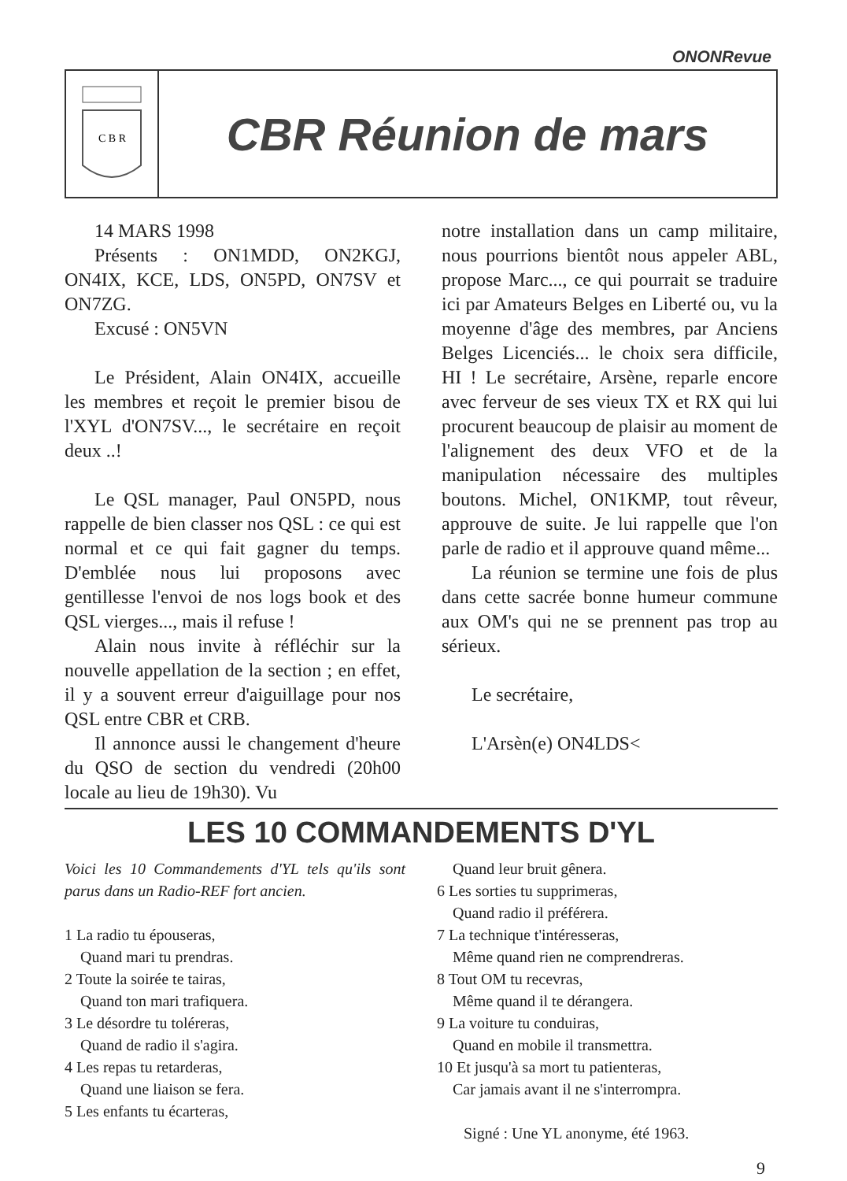ONONRevue
C B R
CBR Réunion de mars
14 MARS 1998
Présents : ON1MDD, ON2KGJ, ON4IX, KCE, LDS, ON5PD, ON7SV et ON7ZG.
Excusé : ON5VN
Le Président, Alain ON4IX, accueille les membres et reçoit le premier bisou de l'XYL d'ON7SV..., le secrétaire en reçoit deux ..!
Le QSL manager, Paul ON5PD, nous rappelle de bien classer nos QSL : ce qui est normal et ce qui fait gagner du temps. D'emblée nous lui proposons avec gentillesse l'envoi de nos logs book et des QSL vierges..., mais il refuse !
Alain nous invite à réfléchir sur la nouvelle appellation de la section ; en effet, il y a souvent erreur d'aiguillage pour nos QSL entre CBR et CRB.
Il annonce aussi le changement d'heure du QSO de section du vendredi (20h00 locale au lieu de 19h30). Vu
notre installation dans un camp militaire, nous pourrions bientôt nous appeler ABL, propose Marc..., ce qui pourrait se traduire ici par Amateurs Belges en Liberté ou, vu la moyenne d'âge des membres, par Anciens Belges Licenciés... le choix sera difficile, HI ! Le secrétaire, Arsène, reparle encore avec ferveur de ses vieux TX et RX qui lui procurent beaucoup de plaisir au moment de l'alignement des deux VFO et de la manipulation nécessaire des multiples boutons. Michel, ON1KMP, tout rêveur, approuve de suite. Je lui rappelle que l'on parle de radio et il approuve quand même...
La réunion se termine une fois de plus dans cette sacrée bonne humeur commune aux OM's qui ne se prennent pas trop au sérieux.
Le secrétaire,
L'Arsèn(e) ON4LDS<
LES 10 COMMANDEMENTS D'YL
Voici les 10 Commandements d'YL tels qu'ils sont parus dans un Radio-REF fort ancien.
1 La radio tu épouseras,
Quand mari tu prendras.
2 Toute la soirée te tairas,
Quand ton mari trafiquera.
3 Le désordre tu toléreras,
Quand de radio il s'agira.
4 Les repas tu retarderas,
Quand une liaison se fera.
5 Les enfants tu écarteras,
Quand leur bruit gênera.
6 Les sorties tu supprimeras,
Quand radio il préférera.
7 La technique t'intéresseras,
Même quand rien ne comprendreras.
8 Tout OM tu recevras,
Même quand il te dérangera.
9 La voiture tu conduiras,
Quand en mobile il transmettra.
10 Et jusqu'à sa mort tu patienteras,
Car jamais avant il ne s'interrompra.
Signé : Une YL anonyme, été 1963.
9